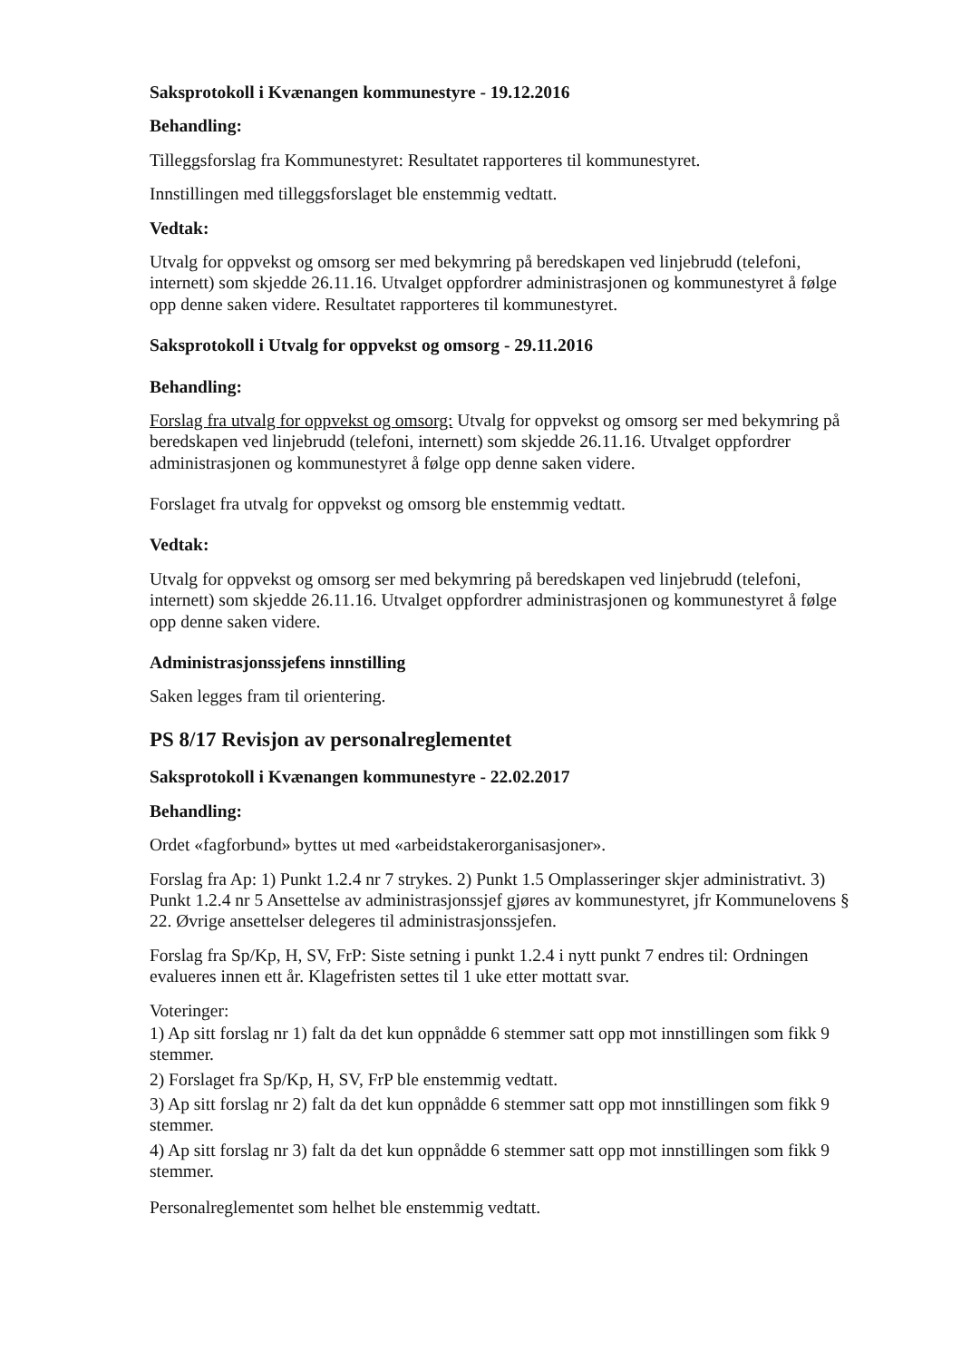Saksprotokoll i Kvænangen kommunestyre - 19.12.2016
Behandling:
Tilleggsforslag fra Kommunestyret: Resultatet rapporteres til kommunestyret.
Innstillingen med tilleggsforslaget ble enstemmig vedtatt.
Vedtak:
Utvalg for oppvekst og omsorg ser med bekymring på beredskapen ved linjebrudd (telefoni, internett) som skjedde 26.11.16. Utvalget oppfordrer administrasjonen og kommunestyret å følge opp denne saken videre. Resultatet rapporteres til kommunestyret.
Saksprotokoll i Utvalg for oppvekst og omsorg - 29.11.2016
Behandling:
Forslag fra utvalg for oppvekst og omsorg: Utvalg for oppvekst og omsorg ser med bekymring på beredskapen ved linjebrudd (telefoni, internett) som skjedde 26.11.16. Utvalget oppfordrer administrasjonen og kommunestyret å følge opp denne saken videre.
Forslaget fra utvalg for oppvekst og omsorg ble enstemmig vedtatt.
Vedtak:
Utvalg for oppvekst og omsorg ser med bekymring på beredskapen ved linjebrudd (telefoni, internett) som skjedde 26.11.16. Utvalget oppfordrer administrasjonen og kommunestyret å følge opp denne saken videre.
Administrasjonssjefens innstilling
Saken legges fram til orientering.
PS 8/17 Revisjon av personalreglementet
Saksprotokoll i Kvænangen kommunestyre - 22.02.2017
Behandling:
Ordet «fagforbund» byttes ut med «arbeidstakerorganisasjoner».
Forslag fra Ap: 1) Punkt 1.2.4 nr 7 strykes. 2) Punkt 1.5 Omplasseringer skjer administrativt. 3) Punkt 1.2.4 nr 5 Ansettelse av administrasjonssjef gjøres av kommunestyret, jfr Kommunelovens § 22. Øvrige ansettelser delegeres til administrasjonssjefen.
Forslag fra Sp/Kp, H, SV, FrP: Siste setning i punkt 1.2.4 i nytt punkt 7 endres til: Ordningen evalueres innen ett år. Klagefristen settes til 1 uke etter mottatt svar.
Voteringer:
1) Ap sitt forslag nr 1) falt da det kun oppnådde 6 stemmer satt opp mot innstillingen som fikk 9 stemmer.
2) Forslaget fra Sp/Kp, H, SV, FrP ble enstemmig vedtatt.
3) Ap sitt forslag nr 2) falt da det kun oppnådde 6 stemmer satt opp mot innstillingen som fikk 9 stemmer.
4) Ap sitt forslag nr 3) falt da det kun oppnådde 6 stemmer satt opp mot innstillingen som fikk 9 stemmer.
Personalreglementet som helhet ble enstemmig vedtatt.